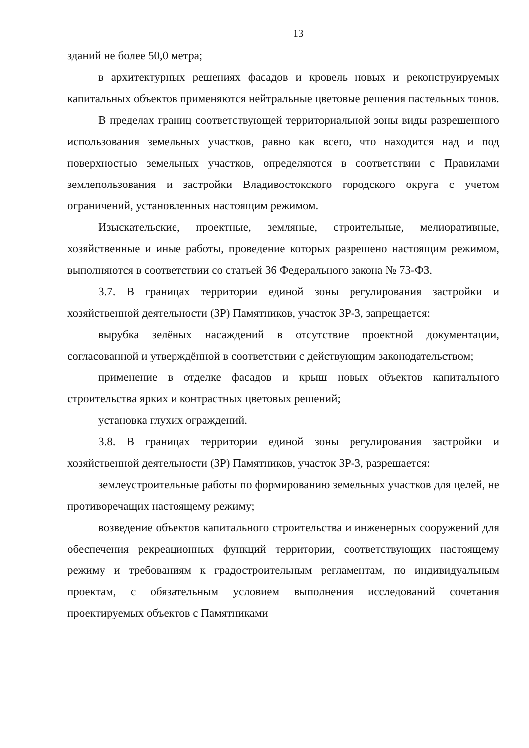13
зданий не более 50,0 метра;
в архитектурных решениях фасадов и кровель новых и реконструируемых капитальных объектов применяются нейтральные цветовые решения пастельных тонов.
В пределах границ соответствующей территориальной зоны виды разрешенного использования земельных участков, равно как всего, что находится над и под поверхностью земельных участков, определяются в соответствии с Правилами землепользования и застройки Владивостокского городского округа с учетом ограничений, установленных настоящим режимом.
Изыскательские, проектные, земляные, строительные, мелиоративные, хозяйственные и иные работы, проведение которых разрешено настоящим режимом, выполняются в соответствии со статьей 36 Федерального закона № 73-ФЗ.
3.7. В границах территории единой зоны регулирования застройки и хозяйственной деятельности (ЗР) Памятников, участок ЗР-3, запрещается:
вырубка зелёных насаждений в отсутствие проектной документации, согласованной и утверждённой в соответствии с действующим законодательством;
применение в отделке фасадов и крыш новых объектов капитального строительства ярких и контрастных цветовых решений;
установка глухих ограждений.
3.8. В границах территории единой зоны регулирования застройки и хозяйственной деятельности (ЗР) Памятников, участок ЗР-3, разрешается:
землеустроительные работы по формированию земельных участков для целей, не противоречащих настоящему режиму;
возведение объектов капитального строительства и инженерных сооружений для обеспечения рекреационных функций территории, соответствующих настоящему режиму и требованиям к градостроительным регламентам, по индивидуальным проектам, с обязательным условием выполнения исследований сочетания проектируемых объектов с Памятниками